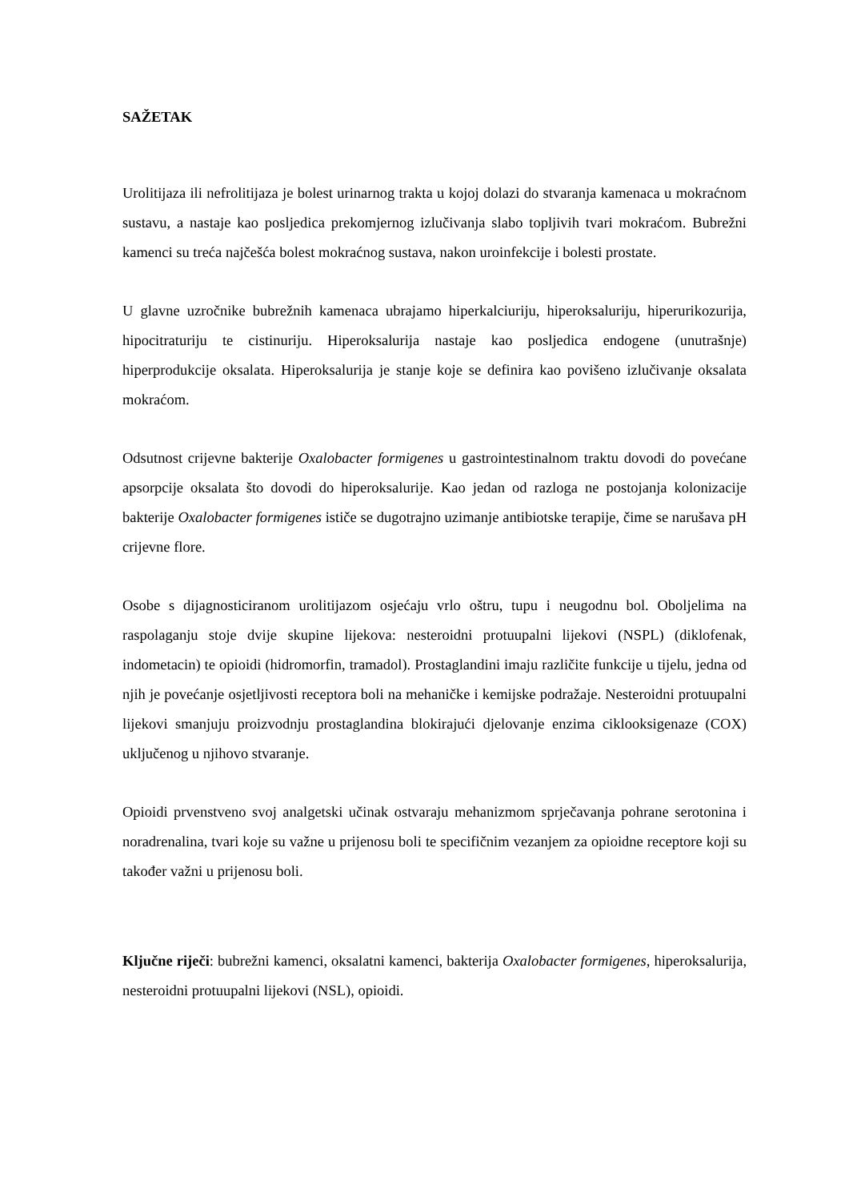SAŽETAK
Urolitijaza ili nefrolitijaza je bolest urinarnog trakta u kojoj dolazi do stvaranja kamenaca u mokraćnom sustavu, a nastaje kao posljedica prekomjernog izlučivanja slabo topljivih tvari mokraćom. Bubrežni kamenci su treća najčešća bolest mokraćnog sustava, nakon uroinfekcije i bolesti prostate.
U glavne uzročnike bubrežnih kamenaca ubrajamo hiperkalciuriju, hiperoksaluriju, hiperurikozurija, hipocitraturiju te cistinuriju. Hiperoksalurija nastaje kao posljedica endogene (unutrašnje) hiperprodukcije oksalata. Hiperoksalurija je stanje koje se definira kao povišeno izlučivanje oksalata mokraćom.
Odsutnost crijevne bakterije Oxalobacter formigenes u gastrointestinalnom traktu dovodi do povećane apsorpcije oksalata što dovodi do hiperoksalurije. Kao jedan od razloga ne postojanja kolonizacije bakterije Oxalobacter formigenes ističe se dugotrajno uzimanje antibiotske terapije, čime se narušava pH crijevne flore.
Osobe s dijagnosticiranom urolitijazom osjećaju vrlo oštru, tupu i neugodnu bol. Oboljelima na raspolaganju stoje dvije skupine lijekova: nesteroidni protuupalni lijekovi (NSPL) (diklofenak, indometacin) te opioidi (hidromorfin, tramadol). Prostaglandini imaju različite funkcije u tijelu, jedna od njih je povećanje osjetljivosti receptora boli na mehaničke i kemijske podražaje. Nesteroidni protuupalni lijekovi smanjuju proizvodnju prostaglandina blokirajući djelovanje enzima ciklooksigenaze (COX) uključenog u njihovo stvaranje.
Opioidi prvenstveno svoj analgetski učinak ostvaraju mehanizmom sprječavanja pohrane serotonina i noradrenalina, tvari koje su važne u prijenosu boli te specifičnim vezanjem za opioidne receptore koji su također važni u prijenosu boli.
Ključne riječi: bubrežni kamenci, oksalatni kamenci, bakterija Oxalobacter formigenes, hiperoksalurija, nesteroidni protuupalni lijekovi (NSL), opioidi.